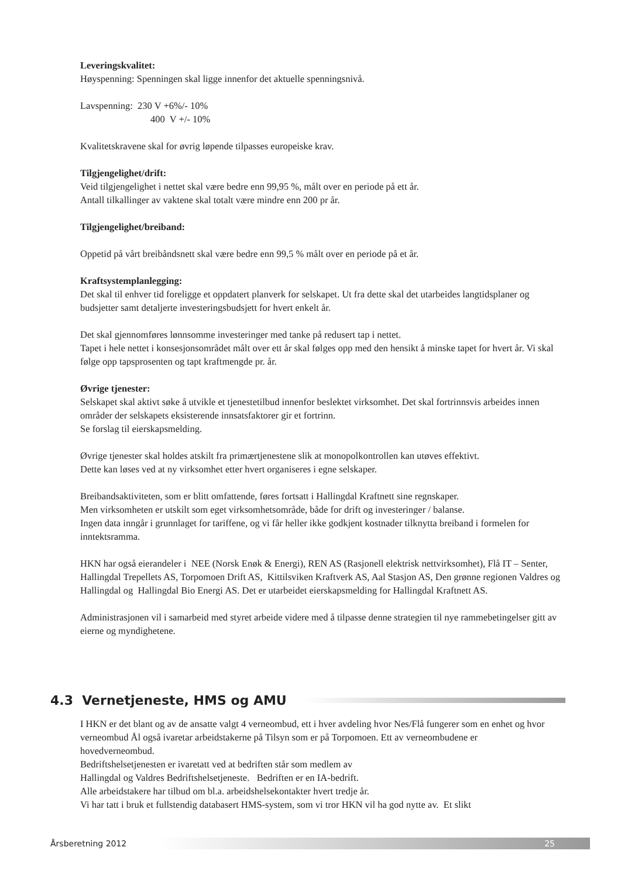Leveringskvalitet:
Høyspenning: Spenningen skal ligge innenfor det aktuelle spenningsnivå.
Lavspenning: 230 V +6%/- 10%
400 V +/- 10%
Kvalitetskravene skal for øvrig løpende tilpasses europeiske krav.
Tilgjengelighet/drift:
Veid tilgjengelighet i nettet skal være bedre enn 99,95 %, målt over en periode på ett år.
Antall tilkallinger av vaktene skal totalt være mindre enn 200 pr år.
Tilgjengelighet/breiband:
Oppetid på vårt breibåndsnett skal være bedre enn 99,5 % målt over en periode på et år.
Kraftsystemplanlegging:
Det skal til enhver tid foreligge et oppdatert planverk for selskapet. Ut fra dette skal det utarbeides langtidsplaner og budsjetter samt detaljerte investeringsbudsjett for hvert enkelt år.
Det skal gjennomføres lønnsomme investeringer med tanke på redusert tap i nettet.
Tapet i hele nettet i konsesjonsområdet målt over ett år skal følges opp med den hensikt å minske tapet for hvert år. Vi skal følge opp tapsprosenten og tapt kraftmengde pr. år.
Øvrige tjenester:
Selskapet skal aktivt søke å utvikle et tjenestetilbud innenfor beslektet virksomhet. Det skal fortrinnsvis arbeides innen områder der selskapets eksisterende innsatsfaktorer gir et fortrinn.
Se forslag til eierskapsmelding.
Øvrige tjenester skal holdes atskilt fra primærtjenestene slik at monopolkontrollen kan utøves effektivt.
Dette kan løses ved at ny virksomhet etter hvert organiseres i egne selskaper.
Breibandsaktiviteten, som er blitt omfattende, føres fortsatt i Hallingdal Kraftnett sine regnskaper.
Men virksomheten er utskilt som eget virksomhetsområde, både for drift og investeringer / balanse.
Ingen data inngår i grunnlaget for tariffene, og vi får heller ikke godkjent kostnader tilknytta breiband i formelen for inntektsramma.
HKN har også eierandeler i NEE (Norsk Enøk & Energi), REN AS (Rasjonell elektrisk nettvirksomhet), Flå IT – Senter, Hallingdal Trepellets AS, Torpomoen Drift AS, Kittilsviken Kraftverk AS, Aal Stasjon AS, Den grønne regionen Valdres og Hallingdal og Hallingdal Bio Energi AS. Det er utarbeidet eierskapsmelding for Hallingdal Kraftnett AS.
Administrasjonen vil i samarbeid med styret arbeide videre med å tilpasse denne strategien til nye rammebetingelser gitt av eierne og myndighetene.
4.3 Vernetjeneste, HMS og AMU
I HKN er det blant og av de ansatte valgt 4 verneombud, ett i hver avdeling hvor Nes/Flå fungerer som en enhet og hvor verneombud Ål også ivaretar arbeidstakerne på Tilsyn som er på Torpomoen. Ett av verneombudene er hovedverneombud.
Bedriftshelsetjenesten er ivaretatt ved at bedriften står som medlem av
Hallingdal og Valdres Bedriftshelsetjeneste. Bedriften er en IA-bedrift.
Alle arbeidstakere har tilbud om bl.a. arbeidshelsekontakter hvert tredje år.
Vi har tatt i bruk et fullstendig databasert HMS-system, som vi tror HKN vil ha god nytte av. Et slikt
Årsberetning 2012 25